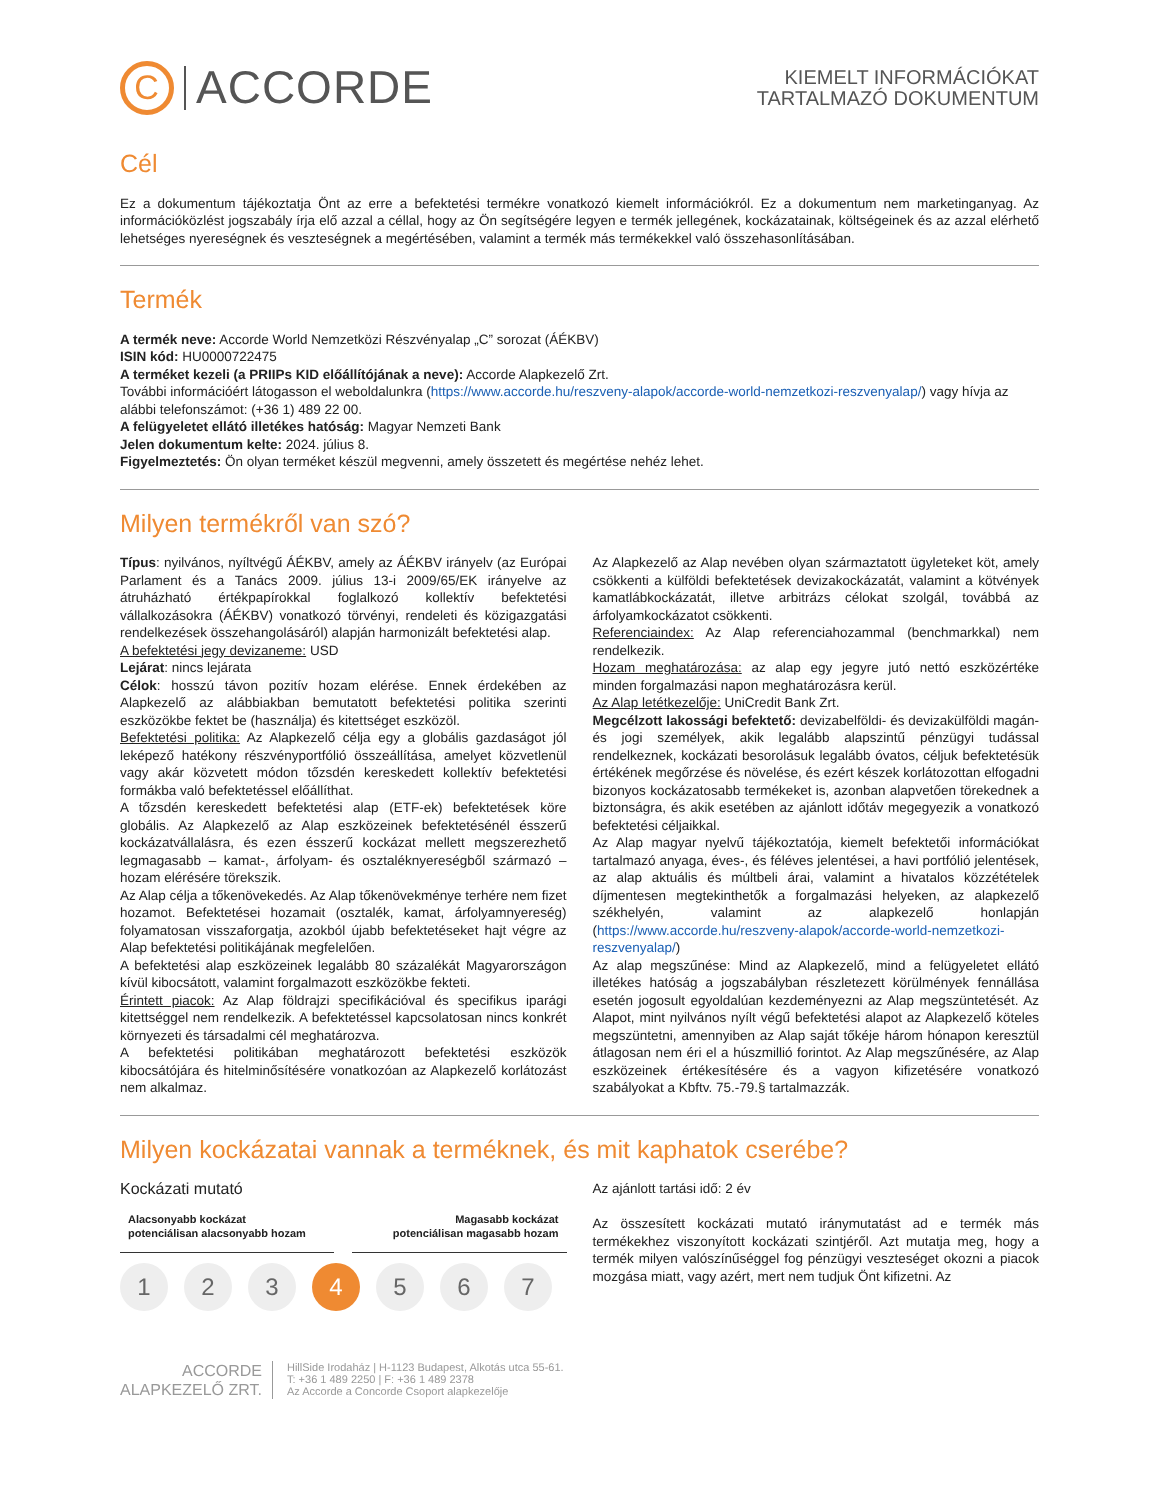C ACCORDE
KIEMELT INFORMÁCIÓKAT
TARTALMAZÓ DOKUMENTUM
Cél
Ez a dokumentum tájékoztatja Önt az erre a befektetési termékre vonatkozó kiemelt információkról. Ez a dokumentum nem marketinganyag. Az információközlést jogszabály írja elő azzal a céllal, hogy az Ön segítségére legyen e termék jellegének, kockázatainak, költségeinek és az azzal elérhető lehetséges nyereségnek és veszteségnek a megértésében, valamint a termék más termékekkel való összehasonlításában.
Termék
A termék neve: Accorde World Nemzetközi Részvényalap „C” sorozat (ÁÉKBV)
ISIN kód: HU0000722475
A terméket kezeli (a PRIIPs KID előállítójának a neve): Accorde Alapkezelő Zrt.
További információért látogasson el weboldalunkra (https://www.accorde.hu/reszveny-alapok/accorde-world-nemzetkozi-reszvenyalap/) vagy hívja az alábbi telefonszámot: (+36 1) 489 22 00.
A felügyeletet ellátó illetékes hatóság: Magyar Nemzeti Bank
Jelen dokumentum kelte: 2024. július 8.
Figyelmeztetés: Ön olyan terméket készül megvenni, amely összetett és megértése nehéz lehet.
Milyen termékről van szó?
Típus: nyilvános, nyíltvégű ÁÉKBV, amely az ÁÉKBV irányelv (az Európai Parlament és a Tanács 2009. július 13-i 2009/65/EK irányelve az átruházható értékpapírokkal foglalkozó kollektív befektetési vállalkozásokra (ÁÉKBV) vonatkozó törvényi, rendeleti és közigazgatási rendelkezések összehangolásáról) alapján harmonizált befektetési alap.
A befektetési jegy devizaneme: USD
Lejárat: nincs lejárata
Célok: hosszú távon pozitív hozam elérése. Ennek érdekében az Alapkezelő az alábbiakban bemutatott befektetési politika szerinti eszközökbe fektet be (használja) és kitettséget eszközöl.
Befektetési politika: Az Alapkezelő célja egy a globális gazdaságot jól leképező hatékony részvényportfólió összeállítása, amelyet közvetlenül vagy akár közvetett módon tőzsdén kereskedett kollektív befektetési formákba való befektetéssel előállíthat.
A tőzsdén kereskedett befektetési alap (ETF-ek) befektetések köre globális. Az Alapkezelő az Alap eszközeinek befektetésénél ésszerű kockázatvállalásra, és ezen ésszerű kockázat mellett megszerezhető legmagasabb – kamat-, árfolyam- és osztaléknyereségből származó – hozam elérésére törekszik.
Az Alap célja a tőkenövekedés. Az Alap tőkenövekménye terhére nem fizet hozamot. Befektetései hozamait (osztalék, kamat, árfolyamnyereség) folyamatosan visszaforgatja, azokból újabb befektetéseket hajt végre az Alap befektetési politikájának megfelelően.
A befektetési alap eszközeinek legalább 80 százalékát Magyarországon kívül kibocsátott, valamint forgalmazott eszközökbe fekteti.
Érintett piacok: Az Alap földrajzi specifikációval és specifikus iparági kitettséggel nem rendelkezik. A befektetéssel kapcsolatosan nincs konkrét környezeti és társadalmi cél meghatározva.
A befektetési politikában meghatározott befektetési eszközök kibocsátójára és hitelminősítésére vonatkozóan az Alapkezelő korlátozást nem alkalmaz.
Az Alapkezelő az Alap nevében olyan származtatott ügyleteket köt, amely csökkenti a külföldi befektetések devizakockázatát, valamint a kötvények kamatlábkockázatát, illetve arbitrázs célokat szolgál, továbbá az árfolyamkockázatot csökkenti.
Referenciaindex: Az Alap referenciahozammal (benchmarkkal) nem rendelkezik.
Hozam meghatározása: az alap egy jegyre jutó nettó eszközértéke minden forgalmazási napon meghatározásra kerül.
Az Alap letétkezelője: UniCredit Bank Zrt.
Megcélzott lakossági befektető: devizabelföldi- és devizakülföldi magán- és jogi személyek, akik legalább alapszintű pénzügyi tudással rendelkeznek, kockázati besorolásuk legalább óvatos, céljuk befektetésük értékének megőrzése és növelése, és ezért készek korlátozottan elfogadni bizonyos kockázatosabb termékeket is, azonban alapvetően törekednek a biztonságra, és akik esetében az ajánlott időtáv megegyezik a vonatkozó befektetési céljaikkal.
Az Alap magyar nyelvű tájékoztatója, kiemelt befektetői információkat tartalmazó anyaga, éves-, és féléves jelentései, a havi portfólió jelentések, az alap aktuális és múltbeli árai, valamint a hivatalos közzétételek díjmentesen megtekinthetők a forgalmazási helyeken, az alapkezelő székhelyén, valamint az alapkezelő honlapján (https://www.accorde.hu/reszveny-alapok/accorde-world-nemzetkozi-reszvenyalap/)
Az alap megszűnése: Mind az Alapkezelő, mind a felügyeletet ellátó illetékes hatóság a jogszabályban részletezett körülmények fennállása esetén jogosult egyoldalúan kezdeményezni az Alap megszüntetését. Az Alapot, mint nyilvános nyílt végű befektetési alapot az Alapkezelő köteles megszüntetni, amennyiben az Alap saját tőkéje három hónapon keresztül átlagosan nem éri el a húszmillió forintot. Az Alap megszűnésére, az Alap eszközeinek értékesítésére és a vagyon kifizetésére vonatkozó szabályokat a Kbftv. 75.-79.§ tartalmazzák.
Milyen kockázatai vannak a terméknek, és mit kaphatok cserébe?
Kockázati mutató
Alacsonyabb kockázat
potenciálisan alacsonyabb hozam Magasabb kockázat
potenciálisan magasabb hozam
1 2 3 4 5 6 7
Az ajánlott tartási idő: 2 év
Az összesített kockázati mutató iránymutatást ad e termék más termékekhez viszonyított kockázati szintjéről. Azt mutatja meg, hogy a termék milyen valószínűséggel fog pénzügyi veszteséget okozni a piacok mozgása miatt, vagy azért, mert nem tudjuk Önt kifizetni. Az
ACCORDE
ALAPKEZELŐ ZRT.
HillSide Irodaház | H-1123 Budapest, Alkotás utca 55-61.
T: +36 1 489 2250 | F: +36 1 489 2378
Az Accorde a Concorde Csoport alapkezelője